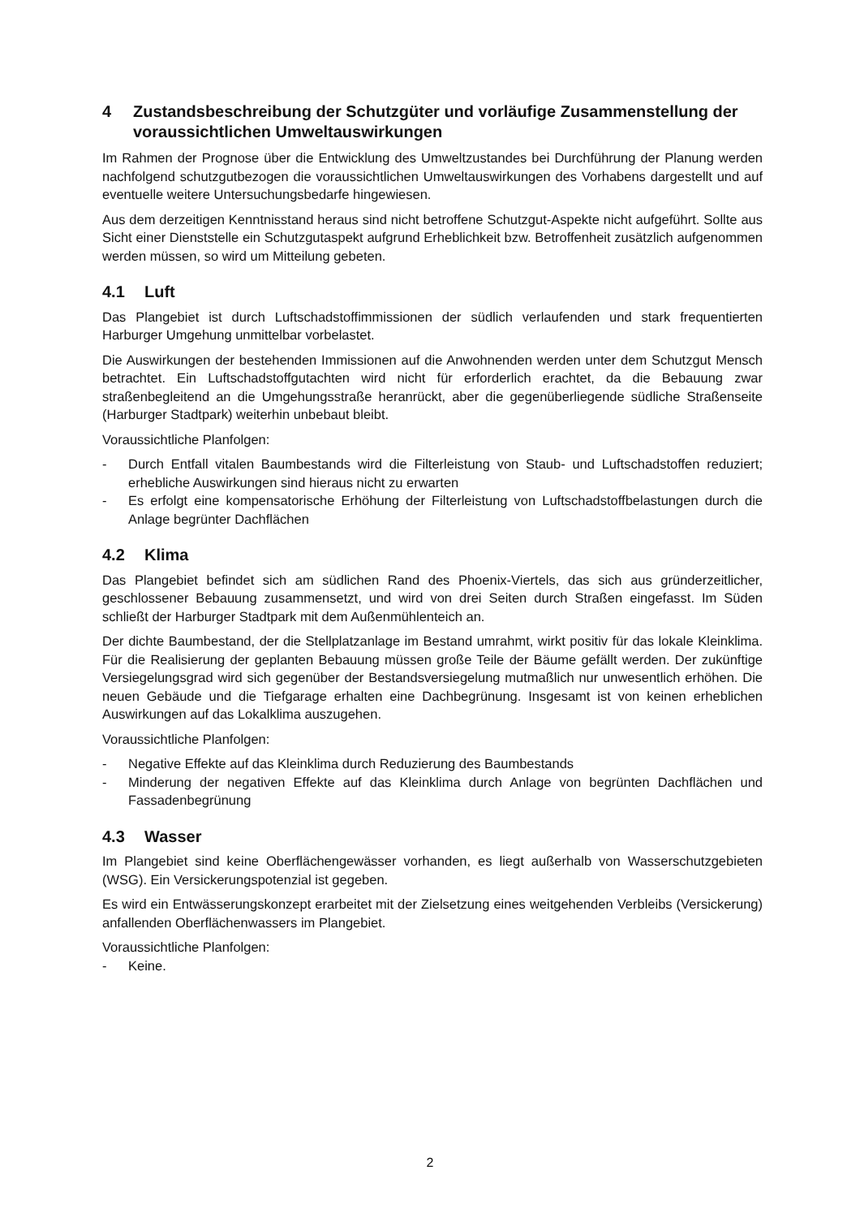4 Zustandsbeschreibung der Schutzgüter und vorläufige Zusammenstellung der voraussichtlichen Umweltauswirkungen
Im Rahmen der Prognose über die Entwicklung des Umweltzustandes bei Durchführung der Planung werden nachfolgend schutzgutbezogen die voraussichtlichen Umweltauswirkungen des Vorhabens dargestellt und auf eventuelle weitere Untersuchungsbedarfe hingewiesen.
Aus dem derzeitigen Kenntnisstand heraus sind nicht betroffene Schutzgut-Aspekte nicht aufgeführt. Sollte aus Sicht einer Dienststelle ein Schutzgutaspekt aufgrund Erheblichkeit bzw. Betroffenheit zusätzlich aufgenommen werden müssen, so wird um Mitteilung gebeten.
4.1 Luft
Das Plangebiet ist durch Luftschadstoffimmissionen der südlich verlaufenden und stark frequentierten Harburger Umgehung unmittelbar vorbelastet.
Die Auswirkungen der bestehenden Immissionen auf die Anwohnenden werden unter dem Schutzgut Mensch betrachtet. Ein Luftschadstoffgutachten wird nicht für erforderlich erachtet, da die Bebauung zwar straßenbegleitend an die Umgehungsstraße heranrückt, aber die gegenüberliegende südliche Straßenseite (Harburger Stadtpark) weiterhin unbebaut bleibt.
Voraussichtliche Planfolgen:
- Durch Entfall vitalen Baumbestands wird die Filterleistung von Staub- und Luftschadstoffen reduziert; erhebliche Auswirkungen sind hieraus nicht zu erwarten
- Es erfolgt eine kompensatorische Erhöhung der Filterleistung von Luftschadstoffbelastungen durch die Anlage begrünter Dachflächen
4.2 Klima
Das Plangebiet befindet sich am südlichen Rand des Phoenix-Viertels, das sich aus gründerzeitlicher, geschlossener Bebauung zusammensetzt, und wird von drei Seiten durch Straßen eingefasst. Im Süden schließt der Harburger Stadtpark mit dem Außenmühlenteich an.
Der dichte Baumbestand, der die Stellplatzanlage im Bestand umrahmt, wirkt positiv für das lokale Kleinklima. Für die Realisierung der geplanten Bebauung müssen große Teile der Bäume gefällt werden. Der zukünftige Versiegelungsgrad wird sich gegenüber der Bestandsversiegelung mutmaßlich nur unwesentlich erhöhen. Die neuen Gebäude und die Tiefgarage erhalten eine Dachbegrünung. Insgesamt ist von keinen erheblichen Auswirkungen auf das Lokalklima auszugehen.
Voraussichtliche Planfolgen:
- Negative Effekte auf das Kleinklima durch Reduzierung des Baumbestands
- Minderung der negativen Effekte auf das Kleinklima durch Anlage von begrünten Dachflächen und Fassadenbegrünung
4.3 Wasser
Im Plangebiet sind keine Oberflächengewässer vorhanden, es liegt außerhalb von Wasserschutzgebieten (WSG). Ein Versickerungspotenzial ist gegeben.
Es wird ein Entwässerungskonzept erarbeitet mit der Zielsetzung eines weitgehenden Verbleibs (Versickerung) anfallenden Oberflächenwassers im Plangebiet.
Voraussichtliche Planfolgen:
- Keine.
2